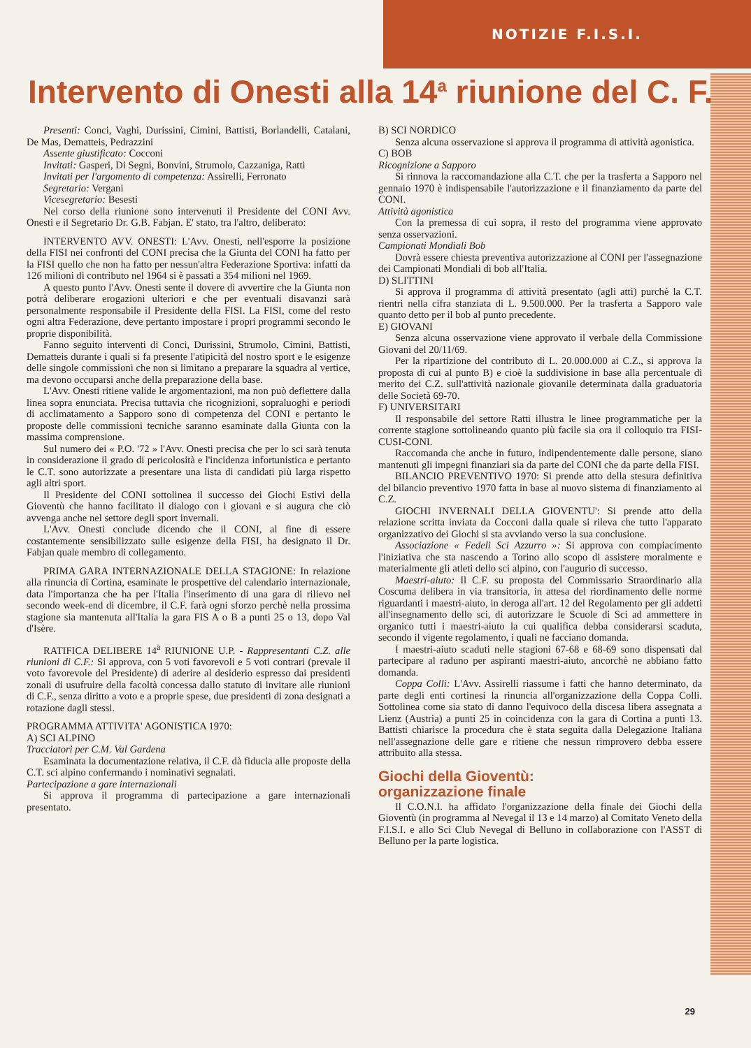NOTIZIE F.I.S.I.
Intervento di Onesti alla 14<sup>a</sup> riunione del C. F.
Presenti: Conci, Vaghi, Durissini, Cimini, Battisti, Borlandelli, Catalani, De Mas, Dematteis, Pedrazzini
Assente giustificato: Cocconi
Invitati: Gasperi, Di Segni, Bonvini, Strumolo, Cazzaniga, Ratti
Invitati per l'argomento di competenza: Assirelli, Ferronato
Segretario: Vergani
Vicesegretario: Besesti
Nel corso della riunione sono intervenuti il Presidente del CONI Avv. Onesti e il Segretario Dr. G.B. Fabjan. E' stato, tra l'altro, deliberato:
INTERVENTO AVV. ONESTI: L'Avv. Onesti, nell'esporre la posizione della FISI nei confronti del CONI precisa che la Giunta del CONI ha fatto per la FISI quello che non ha fatto per nessun'altra Federazione Sportiva: infatti da 126 milioni di contributo nel 1964 si è passati a 354 milioni nel 1969.
A questo punto l'Avv. Onesti sente il dovere di avvertire che la Giunta non potrà deliberare erogazioni ulteriori e che per eventuali disavanzi sarà personalmente responsabile il Presidente della FISI. La FISI, come del resto ogni altra Federazione, deve pertanto impostare i propri programmi secondo le proprie disponibilità.
Fanno seguito interventi di Conci, Durissini, Strumolo, Cimini, Battisti, Dematteis durante i quali si fa presente l'atipicità del nostro sport e le esigenze delle singole commissioni che non si limitano a preparare la squadra al vertice, ma devono occuparsi anche della preparazione della base.
L'Avv. Onesti ritiene valide le argomentazioni, ma non può deflettere dalla linea sopra enunciata. Precisa tuttavia che ricognizioni, sopraluoghi e periodi di acclimatamento a Sapporo sono di competenza del CONI e pertanto le proposte delle commissioni tecniche saranno esaminate dalla Giunta con la massima comprensione.
Sul numero dei « P.O. '72 » l'Avv. Onesti precisa che per lo sci sarà tenuta in considerazione il grado di pericolosità e l'incidenza infortunistica e pertanto le C.T. sono autorizzate a presentare una lista di candidati più larga rispetto agli altri sport.
Il Presidente del CONI sottolinea il successo dei Giochi Estivi della Gioventù che hanno facilitato il dialogo con i giovani e si augura che ciò avvenga anche nel settore degli sport invernali.
L'Avv. Onesti conclude dicendo che il CONI, al fine di essere costantemente sensibilizzato sulle esigenze della FISI, ha designato il Dr. Fabjan quale membro di collegamento.
PRIMA GARA INTERNAZIONALE DELLA STAGIONE: In relazione alla rinuncia di Cortina, esaminate le prospettive del calendario internazionale, data l'importanza che ha per l'Italia l'inserimento di una gara di rilievo nel secondo week-end di dicembre, il C.F. farà ogni sforzo perchè nella prossima stagione sia mantenuta all'Italia la gara FIS A o B a punti 25 o 13, dopo Val d'Isère.
RATIFICA DELIBERE 14<sup>a</sup> RIUNIONE U.P. - Rappresentanti C.Z. alle riunioni di C.F.: Si approva, con 5 voti favorevoli e 5 voti contrari (prevale il voto favorevole del Presidente) di aderire al desiderio espresso dai presidenti zonali di usufruire della facoltà concessa dallo statuto di invitare alle riunioni di C.F., senza diritto a voto e a proprie spese, due presidenti di zona designati a rotazione dagli stessi.
PROGRAMMA ATTIVITA' AGONISTICA 1970:
A) SCI ALPINO
Tracciatori per C.M. Val Gardena
Esaminata la documentazione relativa, il C.F. dà fiducia alle proposte della C.T. sci alpino confermando i nominativi segnalati.
Partecipazione a gare internazionali
Si approva il programma di partecipazione a gare internazionali presentato.
B) SCI NORDICO
Senza alcuna osservazione si approva il programma di attività agonistica.
C) BOB
Ricognizione a Sapporo
Si rinnova la raccomandazione alla C.T. che per la trasferta a Sapporo nel gennaio 1970 è indispensabile l'autorizzazione e il finanziamento da parte del CONI.
Attività agonistica
Con la premessa di cui sopra, il resto del programma viene approvato senza osservazioni.
Campionati Mondiali Bob
Dovrà essere chiesta preventiva autorizzazione al CONI per l'assegnazione dei Campionati Mondiali di bob all'Italia.
D) SLITTINI
Si approva il programma di attività presentato (agli atti) purchè la C.T. rientri nella cifra stanziata di L. 9.500.000. Per la trasferta a Sapporo vale quanto detto per il bob al punto precedente.
E) GIOVANI
Senza alcuna osservazione viene approvato il verbale della Commissione Giovani del 20/11/69.
Per la ripartizione del contributo di L. 20.000.000 ai C.Z., si approva la proposta di cui al punto B) e cioè la suddivisione in base alla percentuale di merito dei C.Z. sull'attività nazionale giovanile determinata dalla graduatoria delle Società 69-70.
F) UNIVERSITARI
Il responsabile del settore Ratti illustra le linee programmatiche per la corrente stagione sottolineando quanto più facile sia ora il colloquio tra FISI-CUSI-CONI.
Raccomanda che anche in futuro, indipendentemente dalle persone, siano mantenuti gli impegni finanziari sia da parte del CONI che da parte della FISI.
BILANCIO PREVENTIVO 1970: Si prende atto della stesura definitiva del bilancio preventivo 1970 fatta in base al nuovo sistema di finanziamento ai C.Z.
GIOCHI INVERNALI DELLA GIOVENTU': Si prende atto della relazione scritta inviata da Cocconi dalla quale si rileva che tutto l'apparato organizzativo dei Giochi si sta avviando verso la sua conclusione.
Associazione « Fedeli Sci Azzurro »: Si approva con compiacimento l'iniziativa che sta nascendo a Torino allo scopo di assistere moralmente e materialmente gli atleti dello sci alpino, con l'augurio di successo.
Maestri-aiuto: Il C.F. su proposta del Commissario Straordinario alla Coscuma delibera in via transitoria, in attesa del riordinamento delle norme riguardanti i maestri-aiuto, in deroga all'art. 12 del Regolamento per gli addetti all'insegnamento dello sci, di autorizzare le Scuole di Sci ad ammettere in organico tutti i maestri-aiuto la cui qualifica debba considerarsi scaduta, secondo il vigente regolamento, i quali ne facciano domanda.
I maestri-aiuto scaduti nelle stagioni 67-68 e 68-69 sono dispensati dal partecipare al raduno per aspiranti maestri-aiuto, ancorchè ne abbiano fatto domanda.
Coppa Colli: L'Avv. Assirelli riassume i fatti che hanno determinato, da parte degli enti cortinesi la rinuncia all'organizzazione della Coppa Colli. Sottolinea come sia stato di danno l'equivoco della discesa libera assegnata a Lienz (Austria) a punti 25 in coincidenza con la gara di Cortina a punti 13. Battisti chiarisce la procedura che è stata seguita dalla Delegazione Italiana nell'assegnazione delle gare e ritiene che nessun rimprovero debba essere attribuito alla stessa.
Giochi della Gioventù:
organizzazione finale
Il C.O.N.I. ha affidato l'organizzazione della finale dei Giochi della Gioventù (in programma al Nevegal il 13 e 14 marzo) al Comitato Veneto della F.I.S.I. e allo Sci Club Nevegal di Belluno in collaborazione con l'ASST di Belluno per la parte logistica.
29